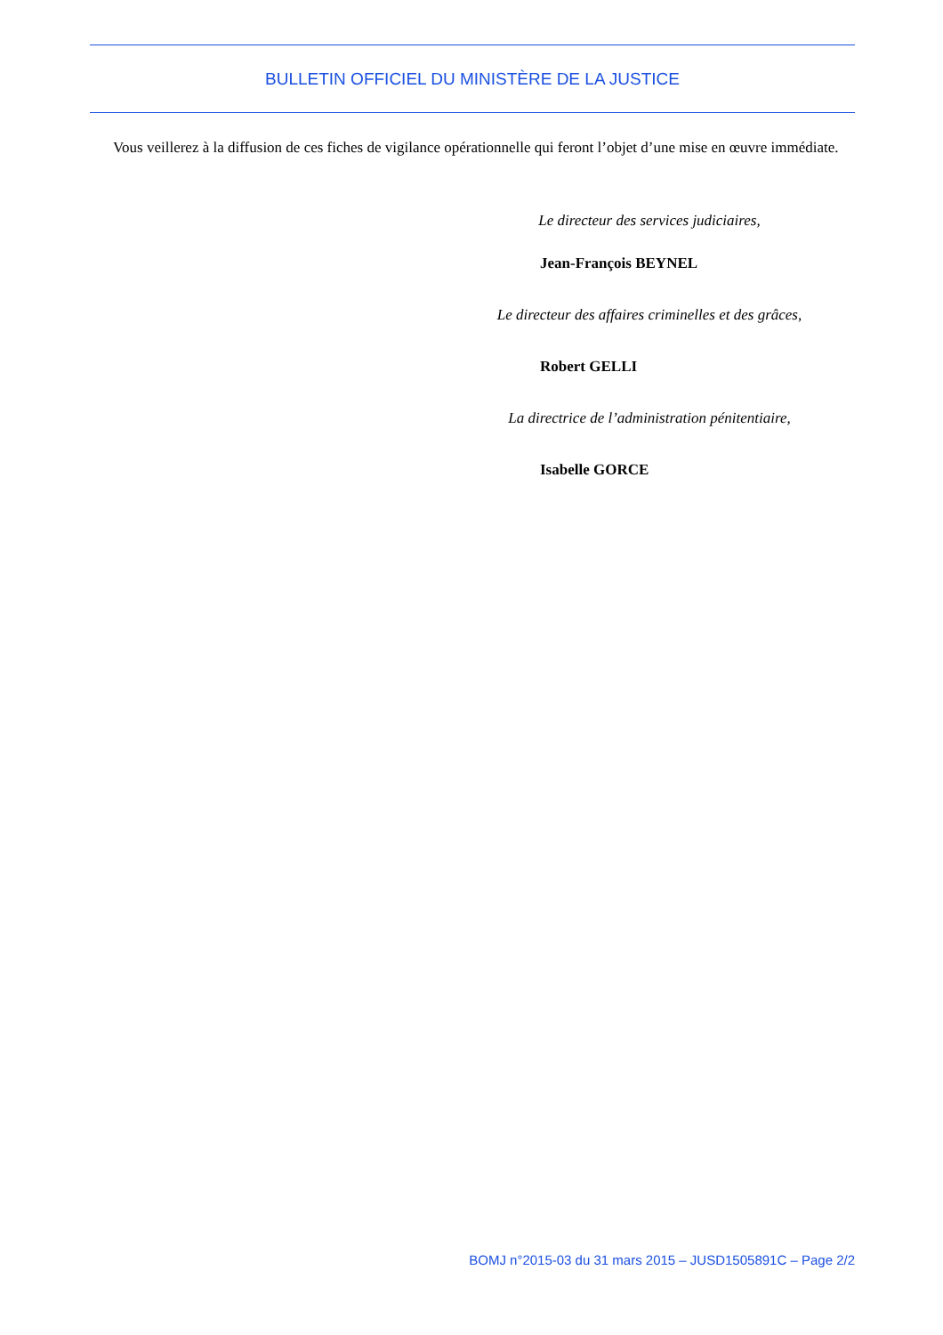BULLETIN OFFICIEL DU MINISTÈRE DE LA JUSTICE
Vous veillerez à la diffusion de ces fiches de vigilance opérationnelle qui feront l’objet d’une mise en œuvre immédiate.
Le directeur des services judiciaires,
Jean-François BEYNEL
Le directeur des affaires criminelles et des grâces,
Robert GELLI
La directrice de l’administration pénitentiaire,
Isabelle GORCE
BOMJ n°2015-03 du 31 mars 2015 – JUSD1505891C – Page 2/2